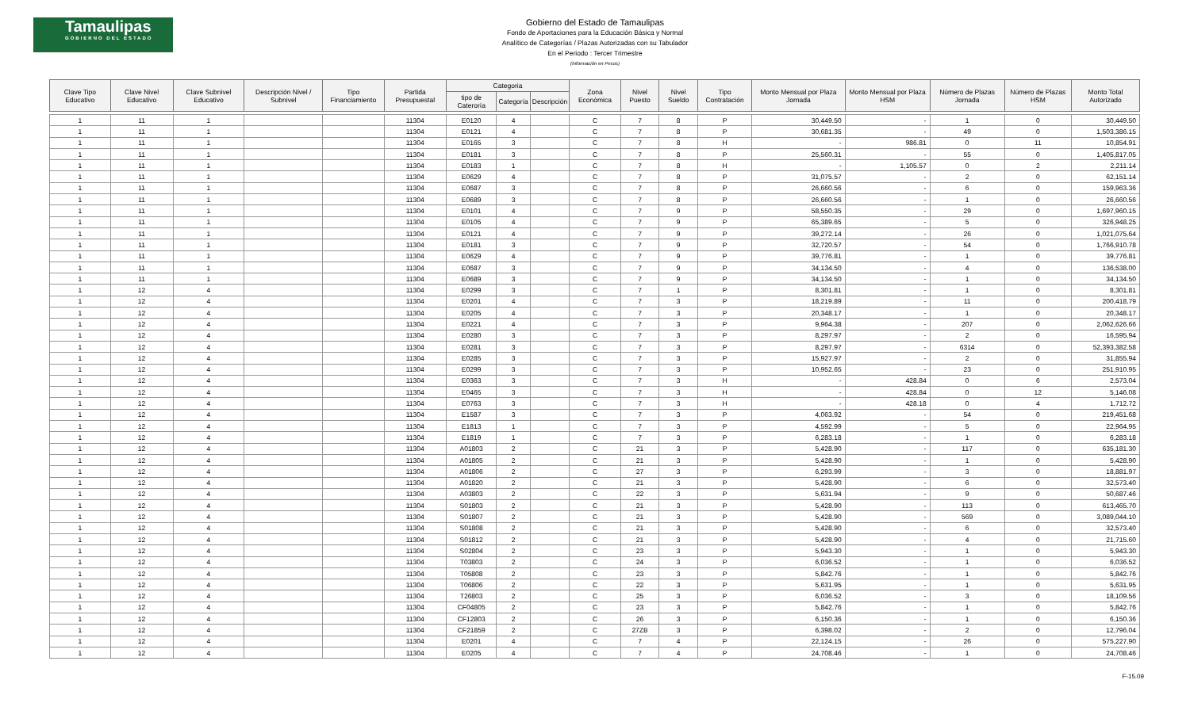Tamaulipas
GOBIERNO DEL ESTADO
Gobierno del Estado de Tamaulipas
Fondo de Aportaciones para la Educación Básica y Normal
Analítico de Categorías / Plazas Autorizadas con su Tabulador
En el Periodo : Tercer Trimestre
(Información en Pesos)
| Clave Tipo Educativo | Clave Nivel Educativo | Clave Subnivel Educativo | Descripción Nivel / Subnivel | Tipo Financiamiento | Partida Presupuestal | Categoria | | | Zona Económica | Nivel Puesto | Nivel Sueldo | Tipo Contratación | Monto Mensual por Plaza Jornada | Monto Mensual por Plaza HSM | Número de Plazas Jornada | Número de Plazas HSM | Monto Total Autorizado |
| --- | --- | --- | --- | --- | --- | --- | --- | --- | --- | --- | --- | --- | --- | --- | --- | --- | --- |
| | | | | | | tipo de Caterоría | Categoría | Descripción | | | | | | | | | |
| 1 | 11 | 1 | | | 11304 | E0120 | 4 | | C | 7 | 8 | P | 30,449.50 | - | 1 | 0 | 30,449.50 |
| 1 | 11 | 1 | | | 11304 | E0121 | 4 | | C | 7 | 8 | P | 30,681.35 | - | 49 | 0 | 1,503,386.15 |
| 1 | 11 | 1 | | | 11304 | E0165 | 3 | | C | 7 | 8 | H | - | 986.81 | 0 | 11 | 10,854.91 |
| 1 | 11 | 1 | | | 11304 | E0181 | 3 | | C | 7 | 8 | P | 25,560.31 | - | 55 | 0 | 1,405,817.05 |
| 1 | 11 | 1 | | | 11304 | E0183 | 1 | | C | 7 | 8 | H | - | 1,105.57 | 0 | 2 | 2,211.14 |
| 1 | 11 | 1 | | | 11304 | E0629 | 4 | | C | 7 | 8 | P | 31,075.57 | - | 2 | 0 | 62,151.14 |
| 1 | 11 | 1 | | | 11304 | E0687 | 3 | | C | 7 | 8 | P | 26,660.56 | - | 6 | 0 | 159,963.36 |
| 1 | 11 | 1 | | | 11304 | E0689 | 3 | | C | 7 | 8 | P | 26,660.56 | - | 1 | 0 | 26,660.56 |
| 1 | 11 | 1 | | | 11304 | E0101 | 4 | | C | 7 | 9 | P | 58,550.35 | - | 29 | 0 | 1,697,960.15 |
| 1 | 11 | 1 | | | 11304 | E0105 | 4 | | C | 7 | 9 | P | 65,389.65 | - | 5 | 0 | 326,948.25 |
| 1 | 11 | 1 | | | 11304 | E0121 | 4 | | C | 7 | 9 | P | 39,272.14 | - | 26 | 0 | 1,021,075.64 |
| 1 | 11 | 1 | | | 11304 | E0181 | 3 | | C | 7 | 9 | P | 32,720.57 | - | 54 | 0 | 1,766,910.78 |
| 1 | 11 | 1 | | | 11304 | E0629 | 4 | | C | 7 | 9 | P | 39,776.81 | - | 1 | 0 | 39,776.81 |
| 1 | 11 | 1 | | | 11304 | E0687 | 3 | | C | 7 | 9 | P | 34,134.50 | - | 4 | 0 | 136,538.00 |
| 1 | 11 | 1 | | | 11304 | E0689 | 3 | | C | 7 | 9 | P | 34,134.50 | - | 1 | 0 | 34,134.50 |
| 1 | 12 | 4 | | | 11304 | E0299 | 3 | | C | 7 | 1 | P | 8,301.81 | - | 1 | 0 | 8,301.81 |
| 1 | 12 | 4 | | | 11304 | E0201 | 4 | | C | 7 | 3 | P | 18,219.89 | - | 11 | 0 | 200,418.79 |
| 1 | 12 | 4 | | | 11304 | E0205 | 4 | | C | 7 | 3 | P | 20,348.17 | - | 1 | 0 | 20,348.17 |
| 1 | 12 | 4 | | | 11304 | E0221 | 4 | | C | 7 | 3 | P | 9,964.38 | - | 207 | 0 | 2,062,626.66 |
| 1 | 12 | 4 | | | 11304 | E0280 | 3 | | C | 7 | 3 | P | 8,297.97 | - | 2 | 0 | 16,595.94 |
| 1 | 12 | 4 | | | 11304 | E0281 | 3 | | C | 7 | 3 | P | 8,297.97 | - | 6314 | 0 | 52,393,382.58 |
| 1 | 12 | 4 | | | 11304 | E0285 | 3 | | C | 7 | 3 | P | 15,927.97 | - | 2 | 0 | 31,855.94 |
| 1 | 12 | 4 | | | 11304 | E0299 | 3 | | C | 7 | 3 | P | 10,952.65 | - | 23 | 0 | 251,910.95 |
| 1 | 12 | 4 | | | 11304 | E0363 | 3 | | C | 7 | 3 | H | - | 428.84 | 0 | 6 | 2,573.04 |
| 1 | 12 | 4 | | | 11304 | E0465 | 3 | | C | 7 | 3 | H | - | 428.84 | 0 | 12 | 5,146.08 |
| 1 | 12 | 4 | | | 11304 | E0763 | 3 | | C | 7 | 3 | H | - | 428.18 | 0 | 4 | 1,712.72 |
| 1 | 12 | 4 | | | 11304 | E1587 | 3 | | C | 7 | 3 | P | 4,063.92 | - | 54 | 0 | 219,451.68 |
| 1 | 12 | 4 | | | 11304 | E1813 | 1 | | C | 7 | 3 | P | 4,592.99 | - | 5 | 0 | 22,964.95 |
| 1 | 12 | 4 | | | 11304 | E1819 | 1 | | C | 7 | 3 | P | 6,283.18 | - | 1 | 0 | 6,283.18 |
| 1 | 12 | 4 | | | 11304 | A01803 | 2 | | C | 21 | 3 | P | 5,428.90 | - | 117 | 0 | 635,181.30 |
| 1 | 12 | 4 | | | 11304 | A01805 | 2 | | C | 21 | 3 | P | 5,428.90 | - | 1 | 0 | 5,428.90 |
| 1 | 12 | 4 | | | 11304 | A01806 | 2 | | C | 27 | 3 | P | 6,293.99 | - | 3 | 0 | 18,881.97 |
| 1 | 12 | 4 | | | 11304 | A01820 | 2 | | C | 21 | 3 | P | 5,428.90 | - | 6 | 0 | 32,573.40 |
| 1 | 12 | 4 | | | 11304 | A03803 | 2 | | C | 22 | 3 | P | 5,631.94 | - | 9 | 0 | 50,687.46 |
| 1 | 12 | 4 | | | 11304 | S01803 | 2 | | C | 21 | 3 | P | 5,428.90 | - | 113 | 0 | 613,465.70 |
| 1 | 12 | 4 | | | 11304 | S01807 | 2 | | C | 21 | 3 | P | 5,428.90 | - | 569 | 0 | 3,089,044.10 |
| 1 | 12 | 4 | | | 11304 | S01808 | 2 | | C | 21 | 3 | P | 5,428.90 | - | 6 | 0 | 32,573.40 |
| 1 | 12 | 4 | | | 11304 | S01812 | 2 | | C | 21 | 3 | P | 5,428.90 | - | 4 | 0 | 21,715.60 |
| 1 | 12 | 4 | | | 11304 | S02804 | 2 | | C | 23 | 3 | P | 5,943.30 | - | 1 | 0 | 5,943.30 |
| 1 | 12 | 4 | | | 11304 | T03803 | 2 | | C | 24 | 3 | P | 6,036.52 | - | 1 | 0 | 6,036.52 |
| 1 | 12 | 4 | | | 11304 | T05808 | 2 | | C | 23 | 3 | P | 5,842.76 | - | 1 | 0 | 5,842.76 |
| 1 | 12 | 4 | | | 11304 | T06806 | 2 | | C | 22 | 3 | P | 5,631.95 | - | 1 | 0 | 5,631.95 |
| 1 | 12 | 4 | | | 11304 | T26803 | 2 | | C | 25 | 3 | P | 6,036.52 | - | 3 | 0 | 18,109.56 |
| 1 | 12 | 4 | | | 11304 | CF04805 | 2 | | C | 23 | 3 | P | 5,842.76 | - | 1 | 0 | 5,842.76 |
| 1 | 12 | 4 | | | 11304 | CF12803 | 2 | | C | 26 | 3 | P | 6,150.36 | - | 1 | 0 | 6,150.36 |
| 1 | 12 | 4 | | | 11304 | CF21859 | 2 | | C | 27ZB | 3 | P | 6,398.02 | - | 2 | 0 | 12,796.04 |
| 1 | 12 | 4 | | | 11304 | E0201 | 4 | | C | 7 | 4 | P | 22,124.15 | - | 26 | 0 | 575,227.90 |
| 1 | 12 | 4 | | | 11304 | E0205 | 4 | | C | 7 | 4 | P | 24,708.46 | - | 1 | 0 | 24,708.46 |
F-15.09